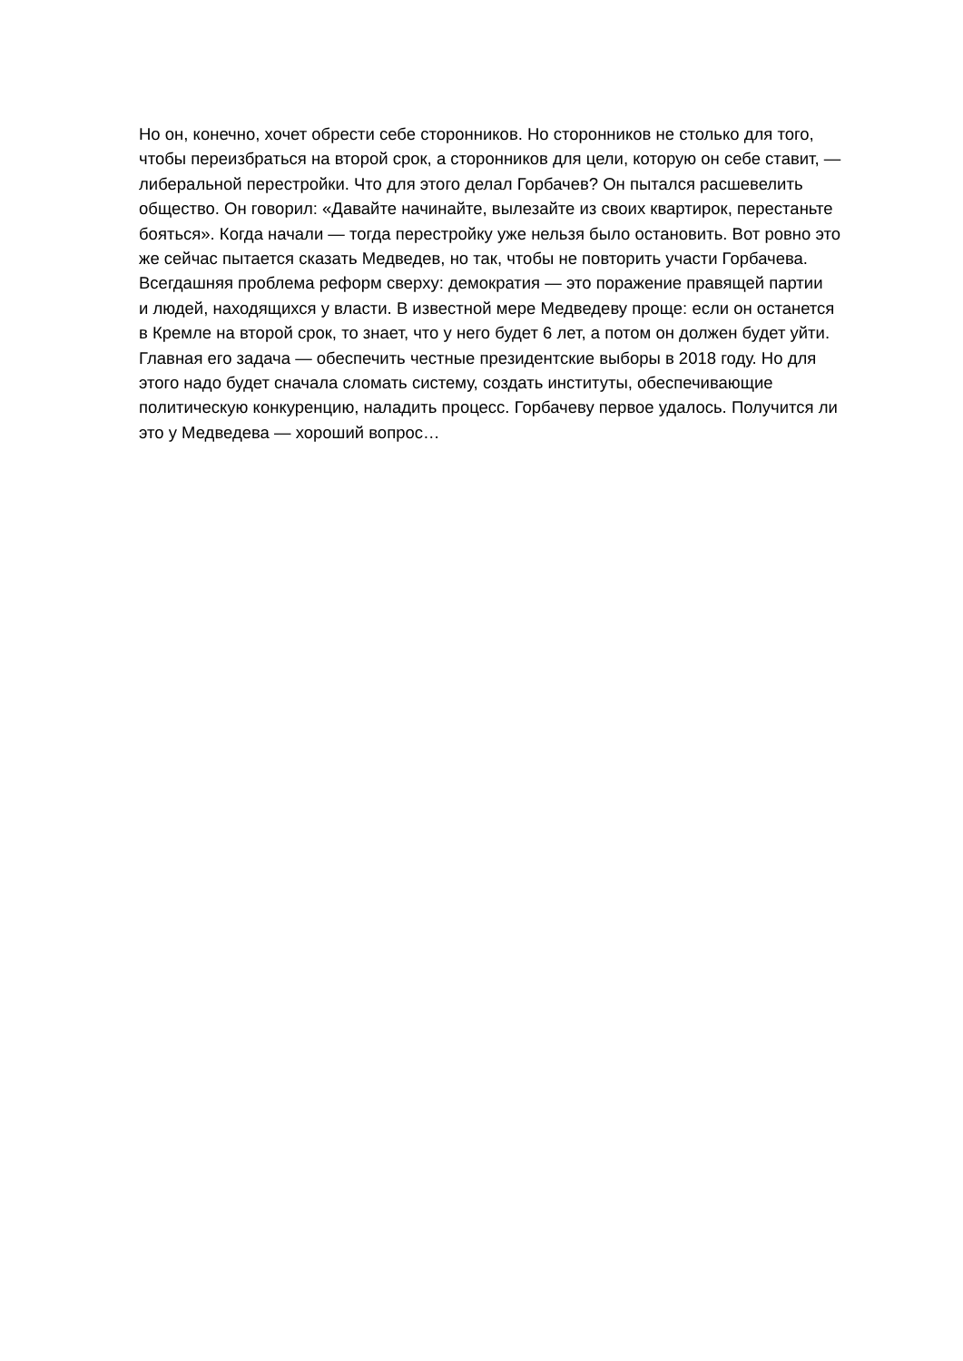Но он, конечно, хочет обрести себе сторонников. Но сторонников не столько для того,
чтобы переизбраться на второй срок, а сторонников для цели, которую он себе ставит, —
либеральной перестройки. Что для этого делал Горбачев? Он пытался расшевелить
общество. Он говорил: «Давайте начинайте, вылезайте из своих квартирок, перестаньте
бояться». Когда начали — тогда перестройку уже нельзя было остановить. Вот ровно это
же сейчас пытается сказать Медведев, но так, чтобы не повторить участи Горбачева.
Всегдашняя проблема реформ сверху: демократия — это поражение правящей партии
и людей, находящихся у власти. В известной мере Медведеву проще: если он останется
в Кремле на второй срок, то знает, что у него будет 6 лет, а потом он должен будет уйти.
Главная его задача — обеспечить честные президентские выборы в 2018 году. Но для
этого надо будет сначала сломать систему, создать институты, обеспечивающие
политическую конкуренцию, наладить процесс. Горбачеву первое удалось. Получится ли
это у Медведева — хороший вопрос…